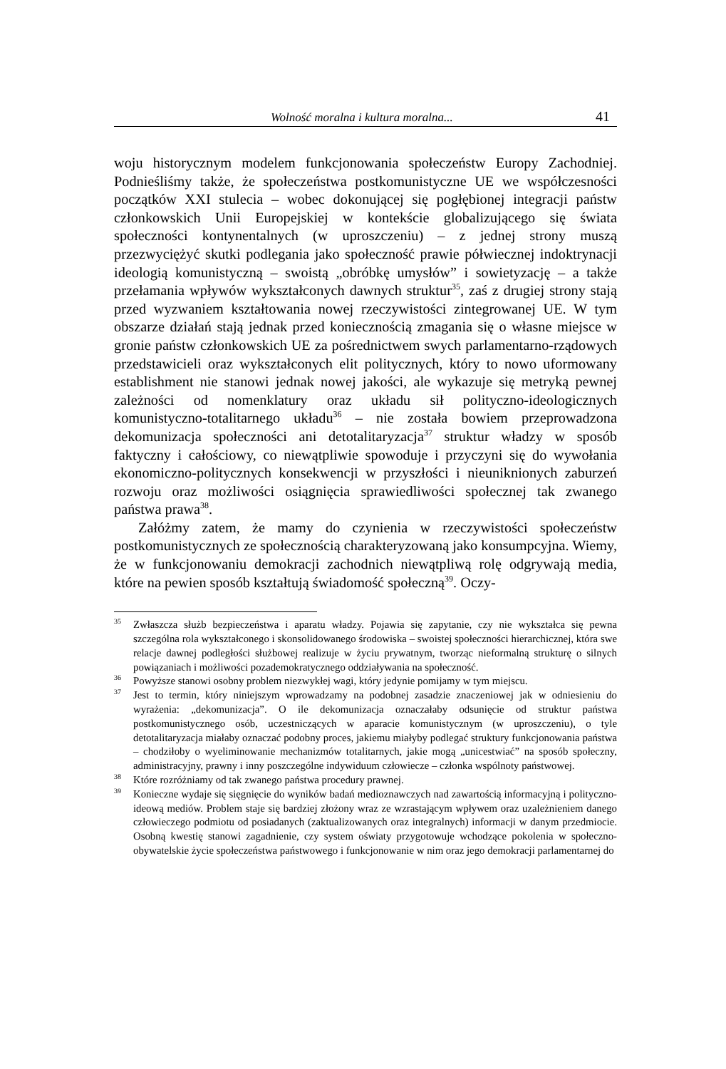Wolność moralna i kultura moralna... 41
woju historycznym modelem funkcjonowania społeczeństw Europy Zachodniej. Podnieśliśmy także, że społeczeństwa postkomunistyczne UE we współczesności początków XXI stulecia – wobec dokonującej się pogłębionej integracji państw członkowskich Unii Europejskiej w kontekście globalizującego się świata społeczności kontynentalnych (w uproszczeniu) – z jednej strony muszą przezwyciężyć skutki podlegania jako społeczność prawie półwiecznej indoktrynacji ideologią komunistyczną – swoistą „obróbkę umysłów” i sowietyzację – a także przełamania wpływów wykształconych dawnych struktur<sup>35</sup>, zaś z drugiej strony stają przed wyzwaniem kształtowania nowej rzeczywistości zintegrowanej UE. W tym obszarze działań stają jednak przed koniecznością zmagania się o własne miejsce w gronie państw członkowskich UE za pośrednictwem swych parlamentarno-rządowych przedstawicieli oraz wykształconych elit politycznych, który to nowo uformowany establishment nie stanowi jednak nowej jakości, ale wykazuje się metryką pewnej zależności od nomenklatury oraz układu sił polityczno-ideologicznych komunistyczno-totalitarnego układu<sup>36</sup> – nie została bowiem przeprowadzona dekomunizacja społeczności ani detotalitaryzacja<sup>37</sup> struktur władzy w sposób faktyczny i całościowy, co niewątpliwie spowoduje i przyczyni się do wywołania ekonomiczno-politycznych konsekwencji w przyszłości i nieuniknionych zaburzeń rozwoju oraz możliwości osiągnięcia sprawiedliwości społecznej tak zwanego państwa prawa<sup>38</sup>.
Załóżmy zatem, że mamy do czynienia w rzeczywistości społeczeństw postkomunistycznych ze społecznością charakteryzowaną jako konsumpcyjna. Wiemy, że w funkcjonowaniu demokracji zachodnich niewątpliwą rolę odgrywają media, które na pewien sposób kształtują świadomość społeczną<sup>39</sup>. Oczy-
<sup>35</sup>
Zwłaszcza służb bezpieczeństwa i aparatu władzy. Pojawia się zapytanie, czy nie wykształca się pewna szczególna rola wykształconego i skonsolidowanego środowiska – swoistej społeczności hierarchicznej, która swe relacje dawnej podległości służbowej realizuje w życiu prywatnym, tworząc nieformalną strukturę o silnych powiązaniach i możliwości pozademokratycznego oddziaływania na społeczność.
<sup>36</sup>
Powyższe stanowi osobny problem niezwykłej wagi, który jedynie pomijamy w tym miejscu.
<sup>37</sup>
Jest to termin, który niniejszym wprowadzamy na podobnej zasadzie znaczeniowej jak w odniesieniu do wyrażenia: „dekomunizacja”. O ile dekomunizacja oznaczałaby odsunięcie od struktur państwa postkomunistycznego osób, uczestniczących w aparacie komunistycznym (w uproszczeniu), o tyle detotalitaryzacja miałaby oznaczać podobny proces, jakiemu miałyby podlegać struktury funkcjonowania państwa – chodziłoby o wyeliminowanie mechanizmów totalitarnych, jakie mogą „unicestwiać” na sposób społeczny, administracyjny, prawny i inny poszczególne indywiduum człowiecze – członka wspólnoty państwowej.
<sup>38</sup>
Które rozróżniamy od tak zwanego państwa procedury prawnej.
<sup>39</sup>
Konieczne wydaje się sięgnięcie do wyników badań medioznawczych nad zawartością informacyjną i polityczno-ideową mediów. Problem staje się bardziej złożony wraz ze wzrastającym wpływem oraz uzależnieniem danego człowieczego podmiotu od posiadanych (zaktualizowanych oraz integralnych) informacji w danym przedmiocie. Osobną kwestię stanowi zagadnienie, czy system oświaty przygotowuje wchodzące pokolenia w społeczno-obywatelskie życie społeczeństwa państwowego i funkcjonowanie w nim oraz jego demokracji parlamentarnej do